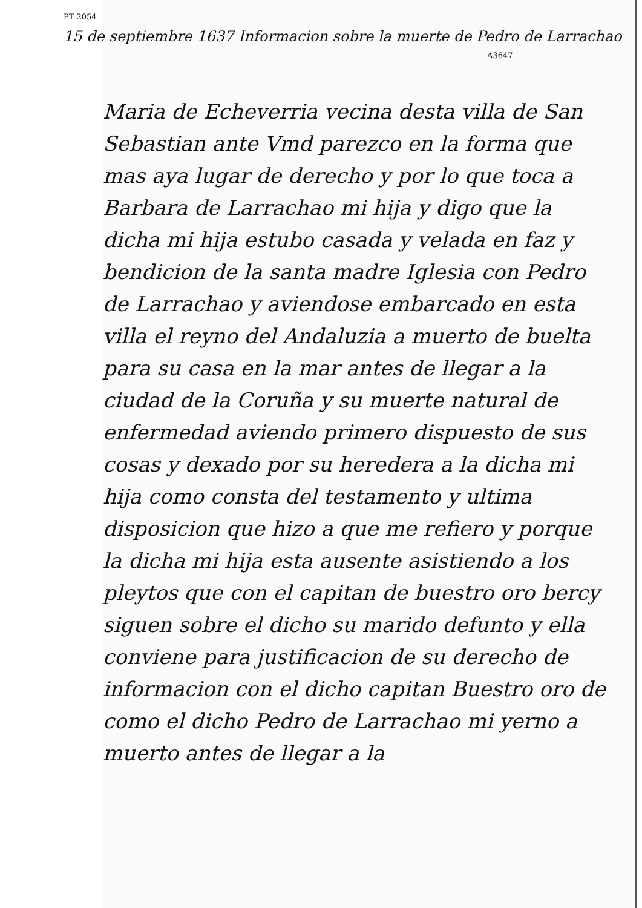PT 2054
15 de septiembre 1637 Informacion sobre la muerte de Pedro de Larrachao
A3647
Maria de Echeverria vecina desta villa de San Sebastian ante Vmd parezco en la forma que mas aya lugar de derecho y por lo que toca a Barbara de Larrachao mi hija y digo que la dicha mi hija estubo casada y velada en faz y bendicion de la santa madre Iglesia con Pedro de Larrachao y aviendose embarcado en esta villa el reyno del Andaluzia a muerto de buelta para su casa en la mar antes de llegar a la ciudad de la Coruña y su muerte natural de enfermedad aviendo primero dispuesto de sus cosas y dexado por su heredera a la dicha mi hija como consta del testamento y ultima disposicion que hizo a que me refiero y porque la dicha mi hija esta ausente asistiendo a los pleytos que con el capitan de buestro oro bercy siguen sobre el dicho su marido defunto y ella conviene para justificacion de su derecho de informacion con el dicho capitan Buestro oro de como el dicho Pedro de Larrachao mi yerno a muerto antes de llegar a la